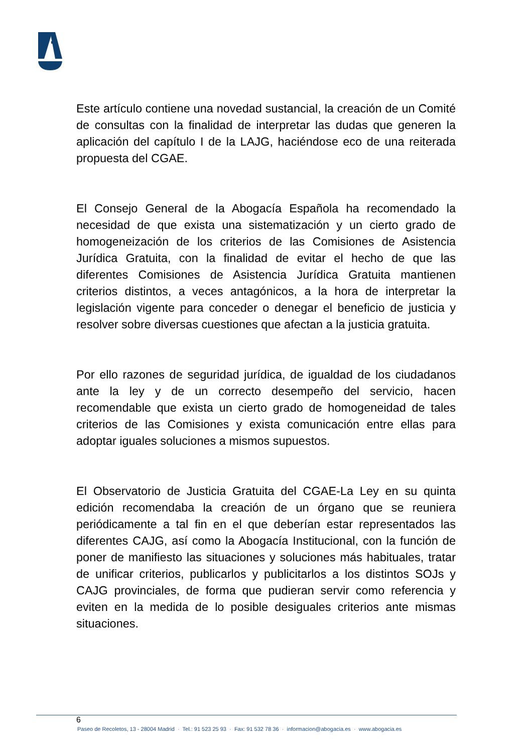Este artículo contiene una novedad sustancial, la creación de un Comité de consultas con la finalidad de interpretar las dudas que generen la aplicación del capítulo I de la LAJG, haciéndose eco de una reiterada propuesta del CGAE.
El Consejo General de la Abogacía Española ha recomendado la necesidad de que exista una sistematización y un cierto grado de homogeneización de los criterios de las Comisiones de Asistencia Jurídica Gratuita, con la finalidad de evitar el hecho de que las diferentes Comisiones de Asistencia Jurídica Gratuita mantienen criterios distintos, a veces antagónicos, a la hora de interpretar la legislación vigente para conceder o denegar el beneficio de justicia y resolver sobre diversas cuestiones que afectan a la justicia gratuita.
Por ello razones de seguridad jurídica, de igualdad de los ciudadanos ante la ley y de un correcto desempeño del servicio, hacen recomendable que exista un cierto grado de homogeneidad de tales criterios de las Comisiones y exista comunicación entre ellas para adoptar iguales soluciones a mismos supuestos.
El Observatorio de Justicia Gratuita del CGAE-La Ley en su quinta edición recomendaba la creación de un órgano que se reuniera periódicamente a tal fin en el que deberían estar representados las diferentes CAJG, así como la Abogacía Institucional, con la función de poner de manifiesto las situaciones y soluciones más habituales, tratar de unificar criterios, publicarlos y publicitarlos a los distintos SOJs y CAJG provinciales, de forma que pudieran servir como referencia y eviten en la medida de lo posible desiguales criterios ante mismas situaciones.
6
Paseo de Recoletos, 13 - 28004 Madrid · Tel.: 91 523 25 93 · Fax: 91 532 78 36 · informacion@abogacia.es · www.abogacia.es